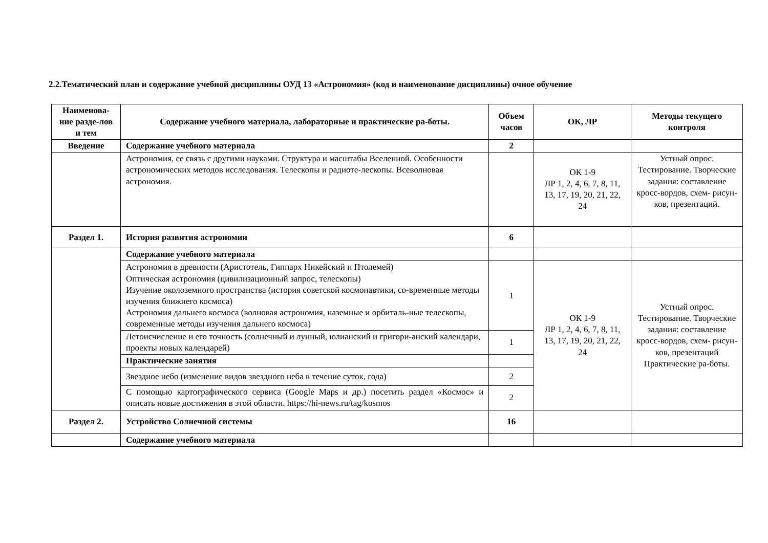2.2.Тематический план и содержание учебной дисциплины ОУД 13 «Астрономия» (код и наименование дисциплины) очное обучение
| Наименова-ние разде-лов и тем | Содержание учебного материала, лабораторные и практические ра-боты. | Объем часов | ОК, ЛР | Методы текущего контроля |
| --- | --- | --- | --- | --- |
| Введение | Содержание учебного материала | 2 | | |
| | Астрономия, ее связь с другими науками. Структура и масштабы Вселенной. Особенности астрономических методов исследования. Телескопы и радиоте-лескопы. Всеволновая астрономия. | | ОК 1-9 ЛР 1, 2, 4, 6, 7, 8, 11, 13, 17, 19, 20, 21, 22, 24 | Устный опрос. Тестирование. Творческие задания: составление кросс-вордов, схем- рисун-ков, презентаций. |
| Раздел 1. | История развития астрономии | 6 | | |
| | Содержание учебного материала | | | |
| | Астрономия в древности (Аристотель, Гиппарх Никейский и Птолемей) Оптическая астрономия (цивилизационный запрос, телескопы) Изучение околоземного пространства (история советской космонавтики, со-временные методы изучения ближнего космоса) Астрономия дальнего космоса (волновая астрономия, наземные и орбиталь-ные телескопы, современные методы изучения дальнего космоса) | 1 | ОК 1-9 ЛР 1, 2, 4, 6, 7, 8, 11, 13, 17, 19, 20, 21, 22, 24 | Устный опрос. Тестирование. Творческие задания: составление кросс-вордов, схем- рисун-ков, презентаций Практические ра-боты. |
| | Летоисчисление и его точность (солнечный и лунный, юлианский и григори-анский календари, проекты новых календарей) | 1 | | |
| | Практические занятия | | | |
| | Звездное небо (изменение видов звездного неба в течение суток, года) | 2 | | |
| | С помощью картографического сервиса (Google Maps и др.) посетить раздел «Космос» и описать новые достижения в этой области. https://hi-news.ru/tag/kosmos | 2 | | |
| Раздел 2. | Устройство Солнечной системы | 16 | | |
| | Содержание учебного материала | | | |